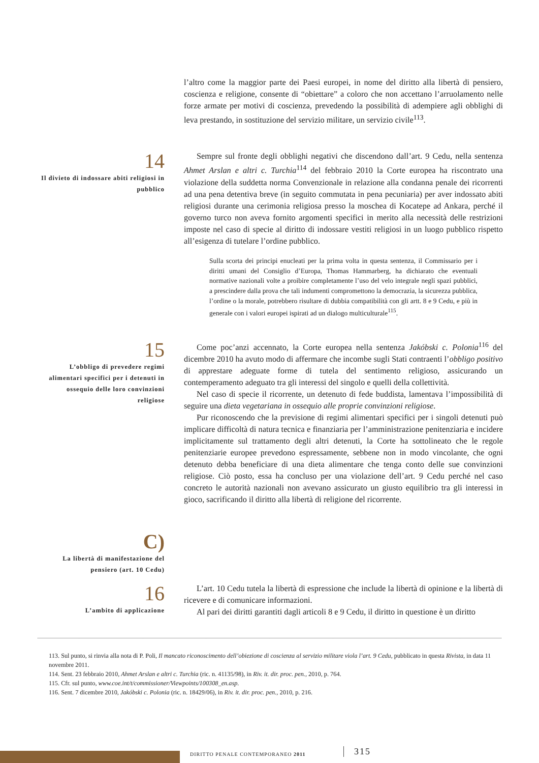l’altro come la maggior parte dei Paesi europei, in nome del diritto alla libertà di pensiero, coscienza e religione, consente di “obiettare” a coloro che non accettano l’arruolamento nelle forze armate per motivi di coscienza, prevedendo la possibilità di adempiere agli obblighi di leva prestando, in sostituzione del servizio militare, un servizio civile<sup>113</sup>.
14
Il divieto di indossare abiti religiosi in pubblico
Sempre sul fronte degli obblighi negativi che discendono dall’art. 9 Cedu, nella sentenza Ahmet Arslan e altri c. Turchia<sup>114</sup> del febbraio 2010 la Corte europea ha riscontrato una violazione della suddetta norma Convenzionale in relazione alla condanna penale dei ricorrenti ad una pena detentiva breve (in seguito commutata in pena pecuniaria) per aver indossato abiti religiosi durante una cerimonia religiosa presso la moschea di Kocatepe ad Ankara, perché il governo turco non aveva fornito argomenti specifici in merito alla necessità delle restrizioni imposte nel caso di specie al diritto di indossare vestiti religiosi in un luogo pubblico rispetto all’esigenza di tutelare l’ordine pubblico.
Sulla scorta dei principi enucleati per la prima volta in questa sentenza, il Commissario per i diritti umani del Consiglio d’Europa, Thomas Hammarberg, ha dichiarato che eventuali normative nazionali volte a proibire completamente l’uso del velo integrale negli spazi pubblici, a prescindere dalla prova che tali indumenti compromettono la democrazia, la sicurezza pubblica, l’ordine o la morale, potrebbero risultare di dubbia compatibilità con gli artt. 8 e 9 Cedu, e più in generale con i valori europei ispirati ad un dialogo multiculturale<sup>115</sup>.
15
L’obbligo di prevedere regimi alimentari specifici per i detenuti in ossequio delle loro convinzioni religiose
Come poc’anzi accennato, la Corte europea nella sentenza Jakóbski c. Polonia<sup>116</sup> del dicembre 2010 ha avuto modo di affermare che incombe sugli Stati contraenti l’obbligo positivo di apprestare adeguate forme di tutela del sentimento religioso, assicurando un contemperamento adeguato tra gli interessi del singolo e quelli della collettività.
Nel caso di specie il ricorrente, un detenuto di fede buddista, lamentava l’impossibilità di seguire una dieta vegetariana in ossequio alle proprie convinzioni religiose.
Pur riconoscendo che la previsione di regimi alimentari specifici per i singoli detenuti può implicare difficoltà di natura tecnica e finanziaria per l’amministrazione penitenziaria e incidere implicitamente sul trattamento degli altri detenuti, la Corte ha sottolineato che le regole penitenziarie europee prevedono espressamente, sebbene non in modo vincolante, che ogni detenuto debba beneficiare di una dieta alimentare che tenga conto delle sue convinzioni religiose. Ciò posto, essa ha concluso per una violazione dell’art. 9 Cedu perché nel caso concreto le autorità nazionali non avevano assicurato un giusto equilibrio tra gli interessi in gioco, sacrificando il diritto alla libertà di religione del ricorrente.
C)
La libertà di manifestazione del pensiero (art. 10 Cedu)
16
L’ambito di applicazione
L’art. 10 Cedu tutela la libertà di espressione che include la libertà di opinione e la libertà di ricevere e di comunicare informazioni.
Al pari dei diritti garantiti dagli articoli 8 e 9 Cedu, il diritto in questione è un diritto
113. Sul punto, si rinvia alla nota di P. Poli, Il mancato riconoscimento dell’obiezione di coscienza al servizio militare viola l’art. 9 Cedu, pubblicato in questa Rivista, in data 11 novembre 2011.
114. Sent. 23 febbraio 2010, Ahmet Arslan e altri c. Turchia (ric. n. 41135/98), in Riv. it. dir. proc. pen., 2010, p. 764.
115. Cfr. sul punto, www.coe.int/t/commissioner/Viewpoints/100308_en.asp.
116. Sent. 7 dicembre 2010, Jakóbski c. Polonia (ric. n. 18429/06), in Riv. it. dir. proc. pen., 2010, p. 216.
DIRITTO PENALE CONTEMPORANEO 2011
315